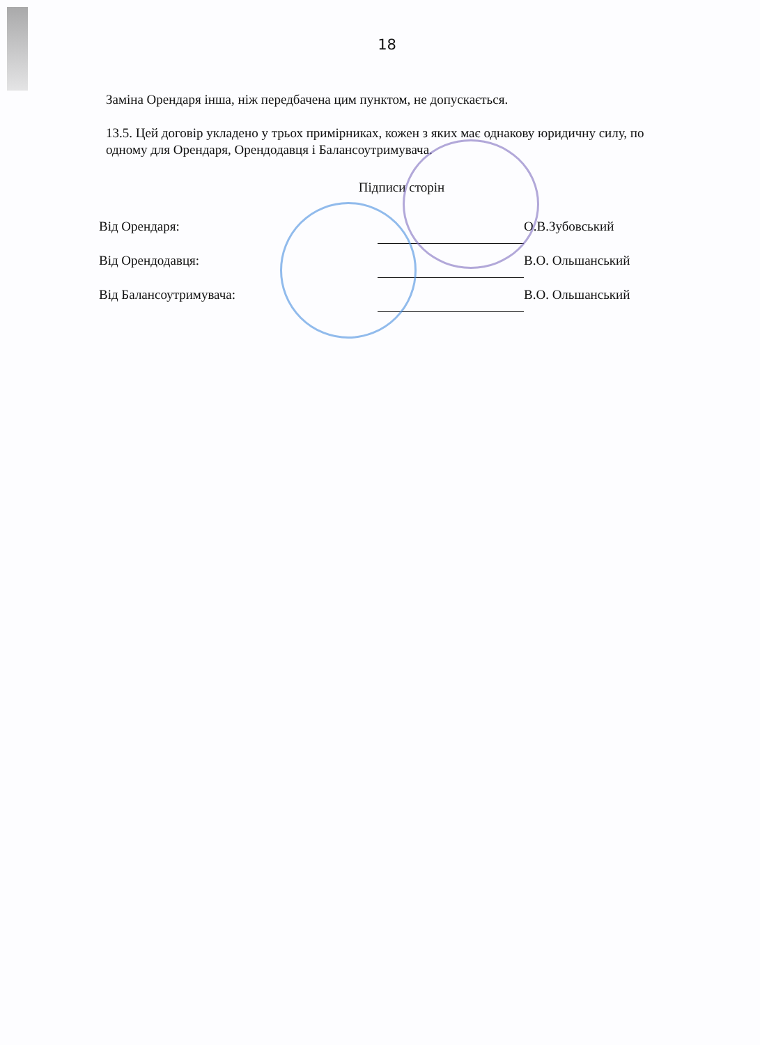18
Заміна Орендаря інша, ніж передбачена цим пунктом, не допускається.
13.5. Цей договір укладено у трьох примірниках, кожен з яких має однакову юридичну силу, по одному для Орендаря, Орендодавця і Балансоутримувача.
Підписи сторін
| Від Орендаря: | | О.В.Зубовський |
| Від Орендодавця: | | В.О. Ольшанський |
| Від Балансоутримувача: | | В.О. Ольшанський |